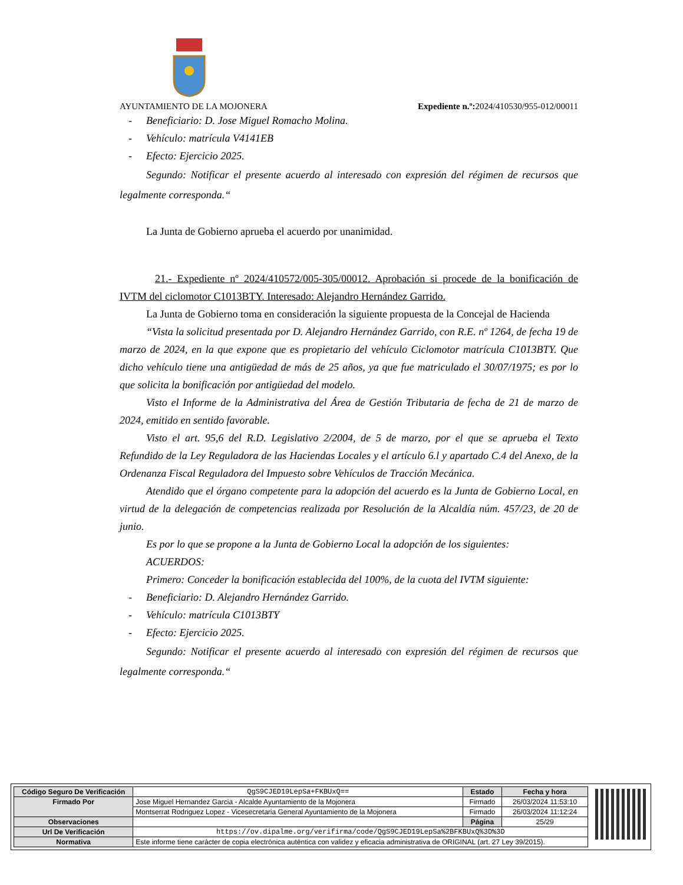AYUNTAMIENTO DE LA MOJONERA Expediente n.º: 2024/410530/955-012/00011
- Beneficiario: D. Jose Miguel Romacho Molina.
- Vehículo: matrícula V4141EB
- Efecto: Ejercicio 2025.
Segundo: Notificar el presente acuerdo al interesado con expresión del régimen de recursos que legalmente corresponda.“
La Junta de Gobierno aprueba el acuerdo por unanimidad.
21.- Expediente nº 2024/410572/005-305/00012. Aprobación si procede de la bonificación de IVTM del ciclomotor C1013BTY. Interesado: Alejandro Hernández Garrido.
La Junta de Gobierno toma en consideración la siguiente propuesta de la Concejal de Hacienda
“Vista la solicitud presentada por D. Alejandro Hernández Garrido, con R.E. nº 1264, de fecha 19 de marzo de 2024, en la que expone que es propietario del vehículo Ciclomotor matrícula C1013BTY. Que dicho vehículo tiene una antigüedad de más de 25 años, ya que fue matriculado el 30/07/1975; es por lo que solicita la bonificación por antigüedad del modelo.
Visto el Informe de la Administrativa del Área de Gestión Tributaria de fecha de 21 de marzo de 2024, emitido en sentido favorable.
Visto el art. 95,6 del R.D. Legislativo 2/2004, de 5 de marzo, por el que se aprueba el Texto Refundido de la Ley Reguladora de las Haciendas Locales y el artículo 6.l y apartado C.4 del Anexo, de la Ordenanza Fiscal Reguladora del Impuesto sobre Vehículos de Tracción Mecánica.
Atendido que el órgano competente para la adopción del acuerdo es la Junta de Gobierno Local, en virtud de la delegación de competencias realizada por Resolución de la Alcaldía núm. 457/23, de 20 de junio.
Es por lo que se propone a la Junta de Gobierno Local la adopción de los siguientes:
ACUERDOS:
Primero: Conceder la bonificación establecida del 100%, de la cuota del IVTM siguiente:
- Beneficiario: D. Alejandro Hernández Garrido.
- Vehículo: matrícula C1013BTY
- Efecto: Ejercicio 2025.
Segundo: Notificar el presente acuerdo al interesado con expresión del régimen de recursos que legalmente corresponda.“
| Código Seguro De Verificación | QgS9CJED19LepSa+FKBUxQ== | Estado | Fecha y hora |
| Firmado Por | Jose Miguel Hernandez Garcia - Alcalde Ayuntamiento de la Mojonera | Firmado | 26/03/2024 11:53:10 |
| | Montserrat Rodriguez Lopez - Vicesecretaria General Ayuntamiento de la Mojonera | Firmado | 26/03/2024 11:12:24 |
| Observaciones | | Página | 25/29 |
| Url De Verificación | https://ov.dipalme.org/verifirma/code/QgS9CJED19LepSa%2BFKBUxQ%3D%3D | | |
| Normativa | Este informe tiene carácter de copia electrónica auténtica con validez y eficacia administrativa de ORIGINAL (art. 27 Ley 39/2015). | | |